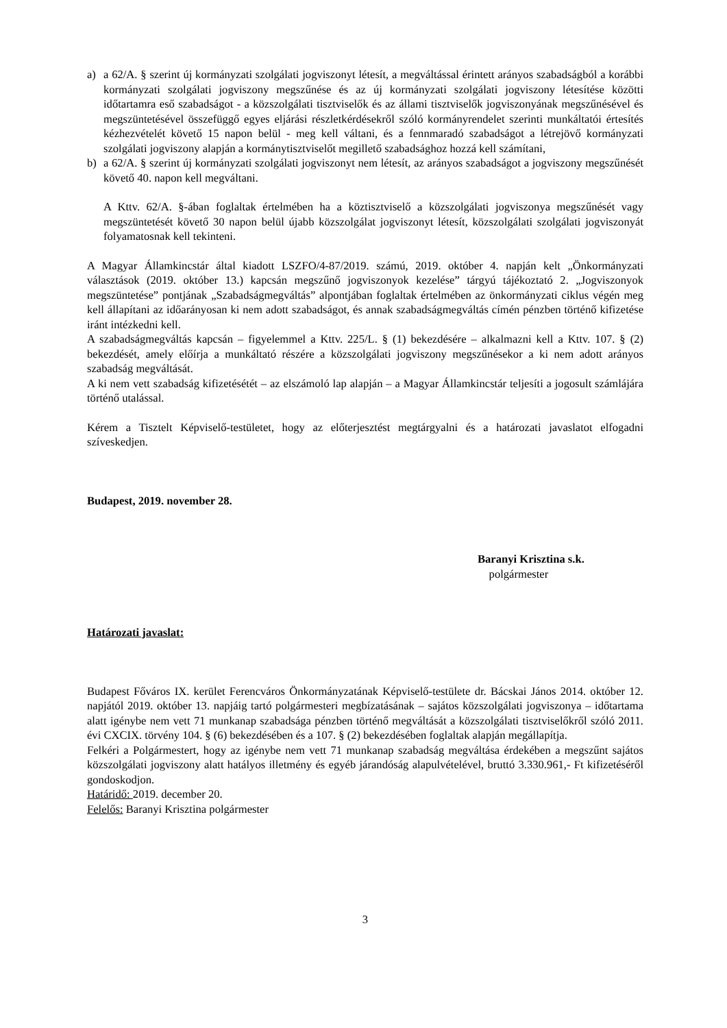a) a 62/A. § szerint új kormányzati szolgálati jogviszonyt létesít, a megváltással érintett arányos szabadságból a korábbi kormányzati szolgálati jogviszony megszűnése és az új kormányzati szolgálati jogviszony létesítése közötti időtartamra eső szabadságot - a közszolgálati tisztviselők és az állami tisztviselők jogviszonyának megszűnésével és megszüntetésével összefüggő egyes eljárási részletkérdésekről szóló kormányrendelet szerinti munkáltatói értesítés kézhezvételét követő 15 napon belül - meg kell váltani, és a fennmaradó szabadságot a létrejövő kormányzati szolgálati jogviszony alapján a kormánytisztviselőt megillető szabadsághoz hozzá kell számítani,
b) a 62/A. § szerint új kormányzati szolgálati jogviszonyt nem létesít, az arányos szabadságot a jogviszony megszűnését követő 40. napon kell megváltani.
A Kttv. 62/A. §-ában foglaltak értelmében ha a köztisztviselő a közszolgálati jogviszonya megszűnését vagy megszüntetését követő 30 napon belül újabb közszolgálat jogviszonyt létesít, közszolgálati szolgálati jogviszonyát folyamatosnak kell tekinteni.
A Magyar Államkincstár által kiadott LSZFO/4-87/2019. számú, 2019. október 4. napján kelt „Önkormányzati választások (2019. október 13.) kapcsán megszűnő jogviszonyok kezelése” tárgyú tájékoztató 2. „Jogviszonyok megszüntetése” pontjának „Szabadságmegváltás” alpontjában foglaltak értelmében az önkormányzati ciklus végén meg kell állapítani az időarányosan ki nem adott szabadságot, és annak szabadságmegváltás címén pénzben történő kifizetése iránt intézkedni kell.
A szabadságmegváltás kapcsán – figyelemmel a Kttv. 225/L. § (1) bekezdésére – alkalmazni kell a Kttv. 107. § (2) bekezdését, amely előírja a munkáltató részére a közszolgálati jogviszony megszűnésekor a ki nem adott arányos szabadság megváltását.
A ki nem vett szabadság kifizetésétét – az elszámoló lap alapján – a Magyar Államkincstár teljesíti a jogosult számlájára történő utalással.
Kérem a Tisztelt Képviselő-testületet, hogy az előterjesztést megtárgyalni és a határozati javaslatot elfogadni szíveskedjen.
Budapest, 2019. november 28.
Baranyi Krisztina s.k.
polgármester
Határozati javaslat:
Budapest Főváros IX. kerület Ferencváros Önkormányzatának Képviselő-testülete dr. Bácskai János 2014. október 12. napjától 2019. október 13. napjáig tartó polgármesteri megbízatásának – sajátos közszolgálati jogviszonya – időtartama alatt igénybe nem vett 71 munkanap szabadsága pénzben történő megváltását a közszolgálati tisztviselőkről szóló 2011. évi CXCIX. törvény 104. § (6) bekezdésében és a 107. § (2) bekezdésében foglaltak alapján megállapítja.
Felkéri a Polgármestert, hogy az igénybe nem vett 71 munkanap szabadság megváltása érdekében a megszűnt sajátos közszolgálati jogviszony alatt hatályos illetmény és egyéb járandóság alapulvételével, bruttó 3.330.961,- Ft kifizetéséről gondoskodjon.
Határidő: 2019. december 20.
Felelős: Baranyi Krisztina polgármester
3